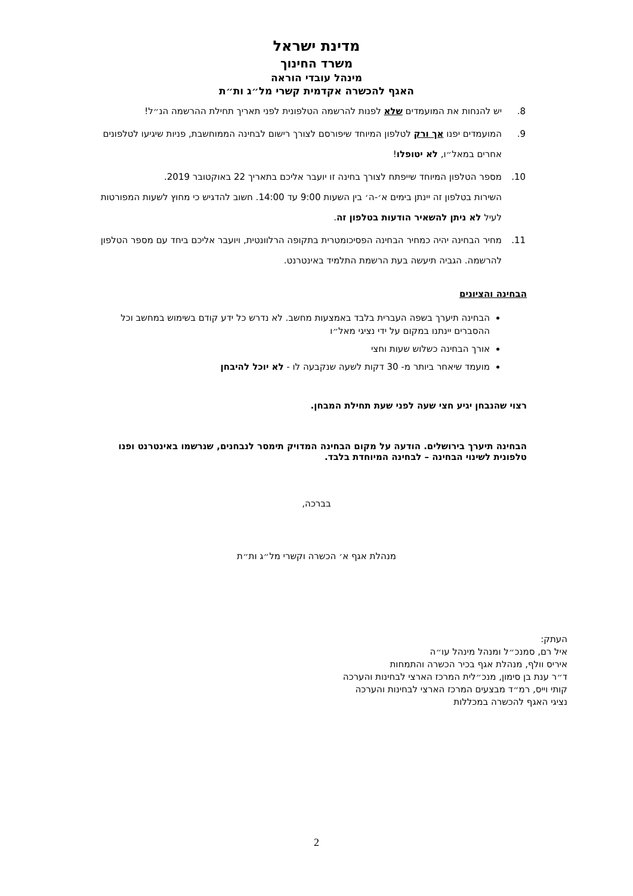מדינת ישראל
משרד החינוך
מינהל עובדי הוראה
האגף להכשרה אקדמית קשרי מל״ג ות״ת
8. יש להנחות את המועמדים שלא לפנות להרשמה הטלפונית לפני תאריך תחילת ההרשמה הנ״ל!
9. המועמדים יפנו אך ורק לטלפון המיוחד שיפורסם לצורך רישום לבחינה הממוחשבת, פניות שיגיעו לטלפונים אחרים במאל״ו, לא יטופלו!
10. מספר הטלפון המיוחד שייפתח לצורך בחינה זו יועבר אליכם בתאריך 22 באוקטובר 2019.
השירות בטלפון זה יינתן בימים א׳-ה׳ בין השעות 9:00 עד 14:00. חשוב להדגיש כי מחוץ לשעות המפורטות לעיל לא ניתן להשאיר הודעות בטלפון זה.
11. מחיר הבחינה יהיה כמחיר הבחינה הפסיכומטרית בתקופה הרלוונטית, ויועבר אליכם ביחד עם מספר הטלפון להרשמה. הגביה תיעשה בעת הרשמת התלמיד באינטרנט.
הבחינה והציונים
הבחינה תיערך בשפה העברית בלבד באמצעות מחשב. לא נדרש כל ידע קודם בשימוש במחשב וכל ההסברים יינתנו במקום על ידי נציגי מאל״ו
אורך הבחינה כשלוש שעות וחצי
מועמד שיאחר ביותר מ- 30 דקות לשעה שנקבעה לו - לא יוכל להיבחן
רצוי שהנבחן יגיע חצי שעה לפני שעת תחילת המבחן.
הבחינה תיערך בירושלים. הודעה על מקום הבחינה המדויק תימסר לנבחנים, שנרשמו באינטרנט ופנו טלפונית לשינוי הבחינה – לבחינה המיוחדת בלבד.
בברכה,
מנהלת אגף א׳ הכשרה וקשרי מל״ג ות״ת
העתק:
איל רם, סמנכ״ל ומנהל מינהל עו״ה
איריס וולף, מנהלת אגף בכיר הכשרה והתמחות
ד״ר ענת בן סימון, מנכ״לית המרכז הארצי לבחינות והערכה
קותי וייס, רמ״ד מבצעים המרכז הארצי לבחינות והערכה
נציגי האגף להכשרה במכללות
2